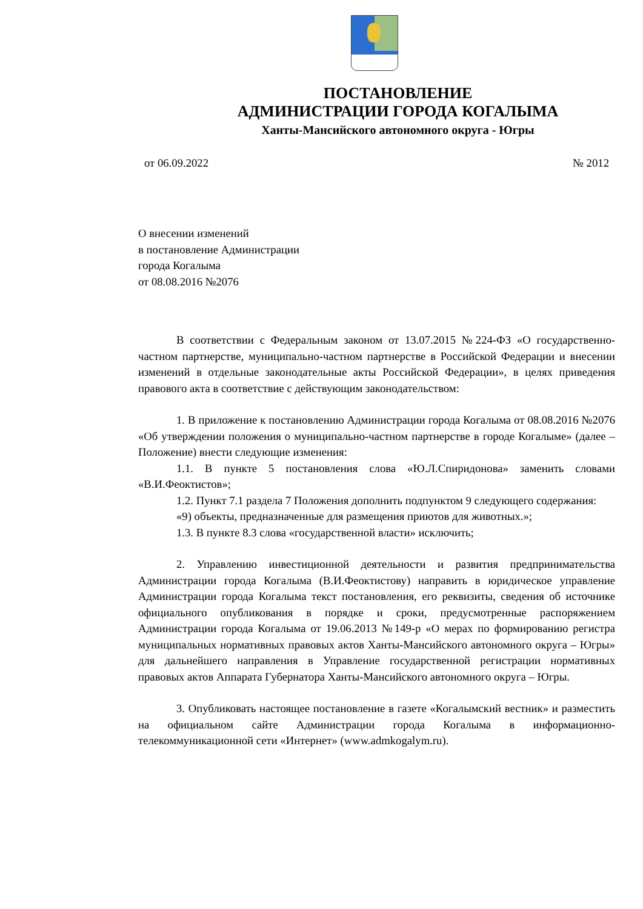ПОСТАНОВЛЕНИЕ
АДМИНИСТРАЦИИ ГОРОДА КОГАЛЫМА
Ханты-Мансийского автономного округа - Югры
от 06.09.2022 № 2012
О внесении изменений
в постановление Администрации
города Когалыма
от 08.08.2016 №2076
В соответствии с Федеральным законом от 13.07.2015 №224-ФЗ «О государственно-частном партнерстве, муниципально-частном партнерстве в Российской Федерации и внесении изменений в отдельные законодательные акты Российской Федерации», в целях приведения правового акта в соответствие с действующим законодательством:
1. В приложение к постановлению Администрации города Когалыма от 08.08.2016 №2076 «Об утверждении положения о муниципально-частном партнерстве в городе Когалыме» (далее – Положение) внести следующие изменения:
1.1. В пункте 5 постановления слова «Ю.Л.Спиридонова» заменить словами «В.И.Феоктистов»;
1.2. Пункт 7.1 раздела 7 Положения дополнить подпунктом 9 следующего содержания:
«9) объекты, предназначенные для размещения приютов для животных.»;
1.3. В пункте 8.3 слова «государственной власти» исключить;
2. Управлению инвестиционной деятельности и развития предпринимательства Администрации города Когалыма (В.И.Феоктистову) направить в юридическое управление Администрации города Когалыма текст постановления, его реквизиты, сведения об источнике официального опубликования в порядке и сроки, предусмотренные распоряжением Администрации города Когалыма от 19.06.2013 №149-р «О мерах по формированию регистра муниципальных нормативных правовых актов Ханты-Мансийского автономного округа – Югры» для дальнейшего направления в Управление государственной регистрации нормативных правовых актов Аппарата Губернатора Ханты-Мансийского автономного округа – Югры.
3. Опубликовать настоящее постановление в газете «Когалымский вестник» и разместить на официальном сайте Администрации города Когалыма в информационно-телекоммуникационной сети «Интернет» (www.admkogalym.ru).